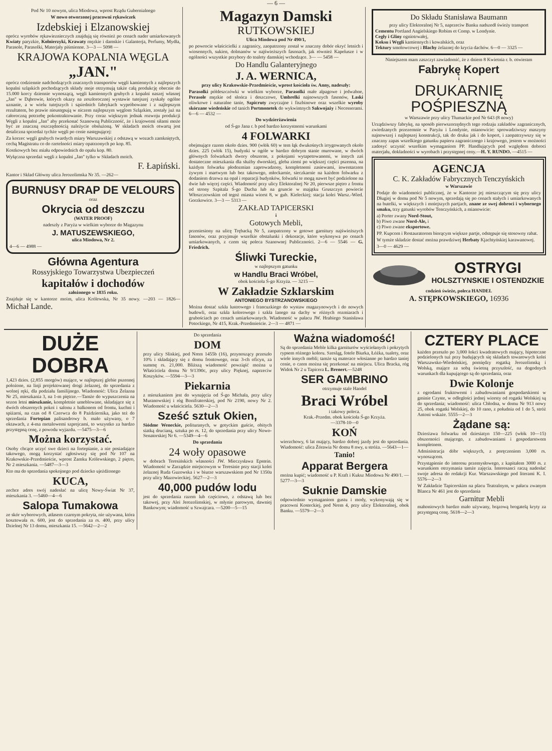— 6 —
Pod Nr 10 nowym, ulica Miodowa, wprost Rządu Gubernialnego
W nowo otworzonej pracowni rękawiczek
Izdebskiej i Elzanowskiej
oprócz wyrobów rękawieznieczych znajdują się również po cenach nader umiarkowanych Kwiaty paryzkie, Kołnierzyki, Krawaty męzkie i damskie i Galanterja, Perfumy, Mydła, Parasole, Parasolki, Materjały piśmienne. 3—3 — 5098 —
KRAJOWA KOPALNIA WĘGLA
„JAN."
oprócz codziennie nadchodzących znacznych transportów węgli kamiennych z najlepszych kopalni szląskich pochodzących składy moje otrzymują także całą produkcję obecnie do 15.000 korcy dziennie wynoszącą, węgli kamiennych grubych z kopalni naszej własnej „Jan" w Dąbrowie, których okazy na zeszłorocznej wystawie tutejszej zyskały ogólne uznanie, a w wielu tutejszych i sąsiednich fabrykach wypróbowane i z najlepszym rezultatem, bo prawie nieustępują w niczem najlepszym węglom Szlązkim, zostały już na całoroczną potrzebę pokontraktowanie. Przy coraz większym jednak rozwoju produkcji Węgli z kopalni „Jan" aby przekonać Szanowną Publiczność, że i krajowemi siłami może być ze znaczną oszczędnością należycie obsłużoną. W składach moich otwartą jest detaliczna sprzedaż tychże węgli po cenie następującej:
Za korzec węgli grubych twardych miary Warszawskiej z odstawą w wozach zamkniętych, cechą Magistratu co do rzetelności miary opatrzonych po kop. 85.
Kostkowych bez miału odpowiednich do opału kop. 80.
Wyłączna sprzedaż węgli z kopalni „Jan" tylko w Składach moich.
F. Łapiński.
Kantor i Skład Główny ulica Jerozolimska Nr 35. —262—
BURNUSY DRAP DE VELOURS
oraz
Okrycia od deszczu
(WATER PROOF)
nadeszły z Paryża w wielkim wyborze do Magazynu
J. MATUSZEWSKIEGO,
ulica Miodowa, Nr 2.
4—6 — 4988 —
Główna Agentura
Rossyjskiego Towarzystwa Ubezpieczeń
kapitałów i dochodów
założonego w 1835 roku.
Znajduje się w kantorze moim, ulica Królewska, Nr 35 nowy. —203 — 1826— Michał Lande.
Magazyn Damski
RUTKOWSKIEJ
Ulica Miodowa pod Nr 490/1,
po powrocie właścicielki z zagranicy, zaopatrzony został w znaczny dobór okryć letnich i wiosennych, sukien, dolmanów w najświeższych fasonach, jak również Kapelusze i w ogólności wszystkie przybory do toalety damskiej wchodzące. 3— — 5458 —
Do Handlu Galanteryjnego
J. A. WERNICA,
przy ulicy Krakowskie-Przedmieście, wprost kościoła św. Anny, nadeszły:
Parasolki półdeszczówki w wielkim wyborze, Parasolki małe alpagowe i jedwabne, Perasole męzkie od słońca i deszczowe, Umbrelki najnowszych fasonów, Laski oliwkowe i naturalne tanie, Szpicruty zwyczajne i fiszbinowe oraz wszelkie wyroby skórzane wiedeńskie od tanich Portmonetek do wykwintnych Sakwojaży i Necesserami. 6—6 — 4532 —
Do wydzierżawienia
od Ś-go Jana r. b pod bardzo korzystnemi warunkami
4 FOLWARKI
obejmujące razem około dzies. 900 (włók 60) w tem łąk dwukośnych irrygowanych około dzies. 225 (włók 15), budynki w ogóle w bardzo dobrym stanie murowane, w dwóch głównych folwarkach dwory obszerne, z pokojami wytapetowanemi, w innych zaś dostateczne mieszkania dla służby dworskiej, gleba ziemi po większej części pszenna, na każdym folwarku płodozmian zaprowadzony, kompletnemi zasiewami, inwentarzem żywym i martwym lub bez takowego, młockarnie, sieczkarnie na każdem folwarku z dodaniem drzewa na opał i reparacji budynków, folwarki te mogą nawet być podzielone na dwie lub więcej części. Wiadomość przy ulicy Elektoralnej Nr 20, pierwsze piętro z frontu od strony Szpitala Ś-go Ducha lub na gruncie w majątku Gruszczyn powiecie Włoszczowskim od tegoż miasta wiorst 8, w gub. Kieleckiej; stacja kolei Warsz.-Wied. Gorzkowice. 3—3 — 5313 —
ZAKŁAD TAPICERSKI
i
Gotowych Mebli,
przeniesiony na ulicę Trębacką Nr 5, zaopatrzony w gotowe garnitury najświeższych fasonów, oraz przyjmuje wszelkie obstalunki i dekoracje, które wykonywa po cenach umiarkowanych, z czem się poleca Szanownej Publiczności. 2—6 — 5546 — G. Friedrich.
Śliwki Tureckie,
w najlepszym gatunku
w Handlu Braci Wróbel,
obok kościoła Ś-go Krzyża. — 3215 —
W Zakładzie Szklarskim
ANTONIEGO BYSTRZANOWSKIEGO
Można dostać szkła lustrowego i francuzkiego do wystaw magazynowych i do nowych budowli, oraz szkła kolorowego i szkła lanego na dachy w różnych rozmiarach i grubościach po cenach umiarkowanych. Wiadomość w pałacu JW. Hrabiego Stanisława Potockiego, Nr 415, Krak.-Przedmieście. 2—3 — 4871 —
Do Składu Stanisława Baumann
przy ulicy Elektoralnej Nr 5, naprzeciw Banku nadszedł świeży transport
Cementu Portland Angielskiego Robins et Comp. w Londynie.
Cegły i Gliny ogniotrwałej,
Koksu i Węgli kamiennych i kowalskich, oraz
Tektury smołowcowej i Blachy żelaznej do krycia dachów. 6—0 — 3325 —
Niniejszem mam zaszczyt zawiadomić, że z dniem 8 Kwietnia r. b. otwieram
Fabrykę Kopert
i
DRUKARNIĘ POŚPIESZNĄ
w Warszawie przy ulicy Tłumackie pod Nr 643 (8 nowy)
Urządziwszy fabrykę, na sposób pierwszorzędnych tego rodzaju zakładów zagranicznych, zwiedzanych przezemnie w Paryżu i Londynie, mianowicie: sprowadziwszy maszyny najnowszej i najlepszej konstrukcji, tak do druku jak i do kopert, i zaopatrzywszy się w znaczny zapas wszelkiego gatunku papieru zagranicznego i krajowego, jestem w możności zadosyć uczynić wszelkim wymaganiom PP. Handlujących pod względem dobroci materjału, dokładności w wyrobach i przystępnej ceny.—H. Y. RUNDO. —4515 —
AGENCJA
C. K. Zakładów Fabrycznych Tenczyńskich
w Warszawie
Podaje do wiadomości publicznej, że w Kantorze jej mieszczącym się przy ulicy Długiej w domu pod Nr 5 nowym, sprzedają się po cenach stałych i umiarkowanych na butelki, w większych i mniejszych partjach, znane ze swej dobroci i wybornego smaku, trzy gatunki wyrobów Tenczyńskich, a mianowicie:
a) Porter zwany Nord-Stout,
b) Piwo zwane Nord-Ale, i
c) Piwo zwane eksportowe.
PP. Kupcom i Restauratorom biorącym większe partje, odstępuje się stosowny rabat.
W tymże składzie dostać można prawdziwej Herbaty Kjachtyńskiej karawanowej.
3—0 — 4629 —
OSTRYGI
HOLSZTYNSKIE I OSTENDZKIE
codzień świeże, poleca HANDEL
A. STĘPKOWSKIEGO, 16936
DUŻE DOBRA
1,423 dzies. (2,855 morgów) mające, w najlepszej glebie pszennej położone, na linji projektowanej drogi żelaznej, do sprzedania z wolnej ręki, dla podziału familijnego. Wiadomość: Ulica Żelazna Nr 25, mieszkania 3, na 1-m piętrze.—Tamże do wypuszczenia na sezon letni mieszkanie, kompletnie umeblowane, składające się z dwóch obszernych pokoi i salonu z balkonem od frontu, kuchni i spiżarni, na czas od 8 Czerwca do 8 Października, jako też do sprzedania Fortepian palisandrowy b. mało używany, o 7 oktawach, z 4-ma metalowemi szprejcami, to wszystko za bardzo przystępną cenę, z powodu wyjazdu. —5475—3—6
Można korzystać.
Osoby chcące uczyć swe dzieci na fortepianie, a nie posiadające takowego, mogą korzystać zgłosiwszy się pod Nr 107 na Krakowskie-Przedmieście, wprost Zamku Królewskiego, 2 piętro, Nr 2 mieszkania. —5487—3—3
Kto ma do sprzedania spokojnego pod dziecko ujeżdżonego
KUCA,
zechce adres swój nadesłać na ulicę Nowy-Świat Nr 37, mieszkania 3. —5460—4—6
Salopa Tumakowa
ze skór wyborowych, atłasem czarnym pokryta, nie używana, która kosztowała rs. 600, jest do sprzedania za rs. 400, przy ulicy Dzielnej Nr 13 domu, mieszkania 15. —5642—2—2
Do sprzedania
DOM
przy ulicy Sliskiej, pod Nrem 1455b (16), przynoszący przeszło 10% i składający się z domu frontowego, oraz 3-ch oficyn, za summę rs. 21,000. Bliższą wiadomość powziąść można u Właściciela domu Nr 9/1390c, przy ulicy Pięknej, naprzeciw Koszyków. —5594—3—3
Piekarnia
z mieszkaniem jest do wynajęcia od Ś-go Michała, przy ulicy Muranowskiej i róg Bonifraterskiej, pod Nr 2190, nowy Nr 2. Wiadomość u właściciela. 5630—2—3
Sześć sztuk Okien,
Siódme Weneckie, polituranych, w gotyckim guście, obitych siatką drucianą, sztuka po rs. 12, do sprzedania przy ulicy Nowo-Senatorskiej Nr 6. —5349—4—6
Do sprzedania
24 woły opasowe
w dobrach Teresińskich własności JW. Mieczysława Epstein. Wiadomość w Zarządzie miejscowym w Teresinie przy stacji kolei żelaznej Ruda Guzowska i w biurze warszawskiem pod Nr 1350a przy ulicy Mazowieckiej. 5627—2—3
40,000 pudów lodu
jest do sprzedania razem lub częściowo, z odstawą lub bez takowej, przy Alei Jerozolimskiej, w młynie parowym, dawniej Bankowym; wiadomość u Szwajcara. —5200—5—15
Ważna wiadomość!
Są do sprzedania Meble kilka garniturów wyściełanych i pokrytych rypsem różnego koloru. Szesląg, fotele Biurka, Łóżka, tualety, oraz wiele innych mebli; tamże są materace włosianne po bardzo taniej cenie, o czem można się przekonać na miejscu. Ulica Bracka, róg Widok Nr 2 u Tapicera L. Brenert.—5248
SER GAMBRINO
otrzymuje stale Handel
Braci Wróbel
i takowy poleca.
Krak.-Przedm. obok kościoła Ś-go Krzyża.
—3378-10—0
KOŃ
wierzchowy, 6 lat mający, bardzo dobrej jazdy jest do sprzedania. Wiadomość: ulica Żórawia Nr domu 8 nwy, u stróża. —5643—1—
Tanio!
Apparat Bergera
można kupić; wiadomość u P. Kraft i Kuksz Miodowa Nr 490/1. —5277—3—3
Suknie Damskie
odpowiednio wymaganiom gustu i mody, wykonywają się w pracowni Kosteckiej, pod Nrem 4, przy ulicy Elektoralnej, obok Banku. —5579—2—3
CZTERY PLACE
każden przeszło po 3,000 łokci kwadratowych mający, hipoteczne podzielonych tuż przy budujących się składach towarowych kolei Warszawsko-Wiedeńskiej, pomiędzy rogatką Jerozolimską i Wolską, mające za sobą świetną przyszłość, na dogodnych warunkach dla kupującego są do sprzedania, oraz
Dwie Kolonje
z ogrodami fruktowemi i zabudowaniami gospodarskiemi w gminie Czyste, w odległości jednej wiorsty od rogatki Wolskiej są do sprzedania; wiadomość: ulica Chłodna, w domu Nr 913 nowy 25, obok rogatki Wolskiej, do 10 rano, z południa od 1 do 5, stróż Antoni wskaże. 5555—2—3
Żądane są:
Dzierżawa folwarku od dziesiatyn 150—225 (włók 10—15) obszerności mającego, z zabudowaniami i gospodarstwem kompletnem.
Administracja dóbr większych, z poręczeniem 3,000 rs. wynoszącem.
Przystąpienie do interesu przemysłowego, z kapitałem 3000 rs. z warunkiem otrzymania tamże zajęcia. Interesanci raczą nadesłać swoje adresa do redakcji Kur. Warszawskiego pod literami K. I. 5576—2—3
W Zakładzie Tapicerskim na placu Teatralnym, w pałacu zwanym Blanca Nr 461 jest do sprzedania
Garnitur Mebli
mahoniowych bardzo mało używany, brązową brogatelą kryty za przystępną cenę. 5618—2—3